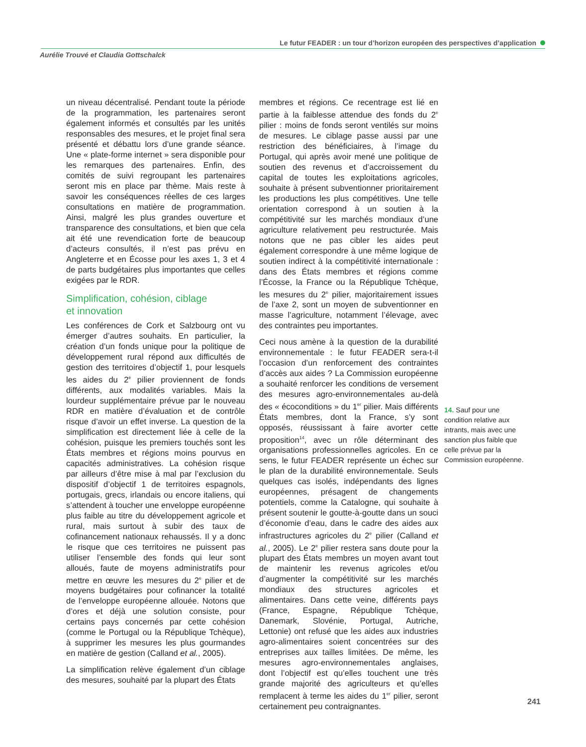Le futur FEADER : un tour d’horizon européen des perspectives d’application
Aurélie Trouvé et Claudia Gottschalck
un niveau décentralisé. Pendant toute la période de la programmation, les partenaires seront également informés et consultés par les unités responsables des mesures, et le projet final sera présenté et débattu lors d’une grande séance. Une « plate-forme internet » sera disponible pour les remarques des partenaires. Enfin, des comités de suivi regroupant les partenaires seront mis en place par thème. Mais reste à savoir les conséquences réelles de ces larges consultations en matière de programmation. Ainsi, malgré les plus grandes ouverture et transparence des consultations, et bien que cela ait été une revendication forte de beaucoup d’acteurs consultés, il n’est pas prévu en Angleterre et en Écosse pour les axes 1, 3 et 4 de parts budgétaires plus importantes que celles exigées par le RDR.
Simplification, cohésion, ciblage
et innovation
Les conférences de Cork et Salzbourg ont vu émerger d’autres souhaits. En particulier, la création d’un fonds unique pour la politique de développement rural répond aux difficultés de gestion des territoires d’objectif 1, pour lesquels les aides du 2<sup>e</sup> pilier proviennent de fonds différents, aux modalités variables. Mais la lourdeur supplémentaire prévue par le nouveau RDR en matière d’évaluation et de contrôle risque d’avoir un effet inverse. La question de la simplification est directement liée à celle de la cohésion, puisque les premiers touchés sont les États membres et régions moins pourvus en capacités administratives. La cohésion risque par ailleurs d’être mise à mal par l’exclusion du dispositif d’objectif 1 de territoires espagnols, portugais, grecs, irlandais ou encore italiens, qui s’attendent à toucher une enveloppe européenne plus faible au titre du développement agricole et rural, mais surtout à subir des taux de cofinancement nationaux rehaussés. Il y a donc le risque que ces territoires ne puissent pas utiliser l’ensemble des fonds qui leur sont alloués, faute de moyens administratifs pour mettre en œuvre les mesures du 2<sup>e</sup> pilier et de moyens budgétaires pour cofinancer la totalité de l’enveloppe européenne allouée. Notons que d’ores et déjà une solution consiste, pour certains pays concernés par cette cohésion (comme le Portugal ou la République Tchèque), à supprimer les mesures les plus gourmandes en matière de gestion (Calland et al., 2005).
La simplification relève également d’un ciblage des mesures, souhaité par la plupart des États
membres et régions. Ce recentrage est lié en partie à la faiblesse attendue des fonds du 2<sup>e</sup> pilier : moins de fonds seront ventilés sur moins de mesures. Le ciblage passe aussi par une restriction des bénéficiaires, à l’image du Portugal, qui après avoir mené une politique de soutien des revenus et d’accroissement du capital de toutes les exploitations agricoles, souhaite à présent subventionner prioritairement les productions les plus compétitives. Une telle orientation correspond à un soutien à la compétitivité sur les marchés mondiaux d’une agriculture relativement peu restructurée. Mais notons que ne pas cibler les aides peut également correspondre à une même logique de soutien indirect à la compétitivité internationale : dans des États membres et régions comme l’Écosse, la France ou la République Tchèque, les mesures du 2<sup>e</sup> pilier, majoritairement issues de l’axe 2, sont un moyen de subventionner en masse l’agriculture, notamment l’élevage, avec des contraintes peu importantes.
Ceci nous amène à la question de la durabilité environnementale : le futur FEADER sera-t-il l’occasion d’un renforcement des contraintes d’accès aux aides ? La Commission européenne a souhaité renforcer les conditions de versement des mesures agro-environnementales au-delà des « écoconditions » du 1<sup>er</sup> pilier. Mais différents États membres, dont la France, s’y sont opposés, réussissant à faire avorter cette proposition<sup>14</sup>, avec un rôle déterminant des organisations professionnelles agricoles. En ce sens, le futur FEADER représente un échec sur le plan de la durabilité environnementale. Seuls quelques cas isolés, indépendants des lignes européennes, présagent de changements potentiels, comme la Catalogne, qui souhaite à présent soutenir le goutte-à-goutte dans un souci d’économie d’eau, dans le cadre des aides aux infrastructures agricoles du 2<sup>e</sup> pilier (Calland et al., 2005). Le 2<sup>e</sup> pilier restera sans doute pour la plupart des États membres un moyen avant tout de maintenir les revenus agricoles et/ou d’augmenter la compétitivité sur les marchés mondiaux des structures agricoles et alimentaires. Dans cette veine, différents pays (France, Espagne, République Tchèque, Danemark, Slovénie, Portugal, Autriche, Lettonie) ont refusé que les aides aux industries agro-alimentaires soient concentrées sur des entreprises aux tailles limitées. De même, les mesures agro-environnementales anglaises, dont l’objectif est qu’elles touchent une très grande majorité des agriculteurs et qu’elles remplacent à terme les aides du 1<sup>er</sup> pilier, seront certainement peu contraignantes.
14. Sauf pour une condition relative aux intrants, mais avec une sanction plus faible que celle prévue par la Commission européenne.
241